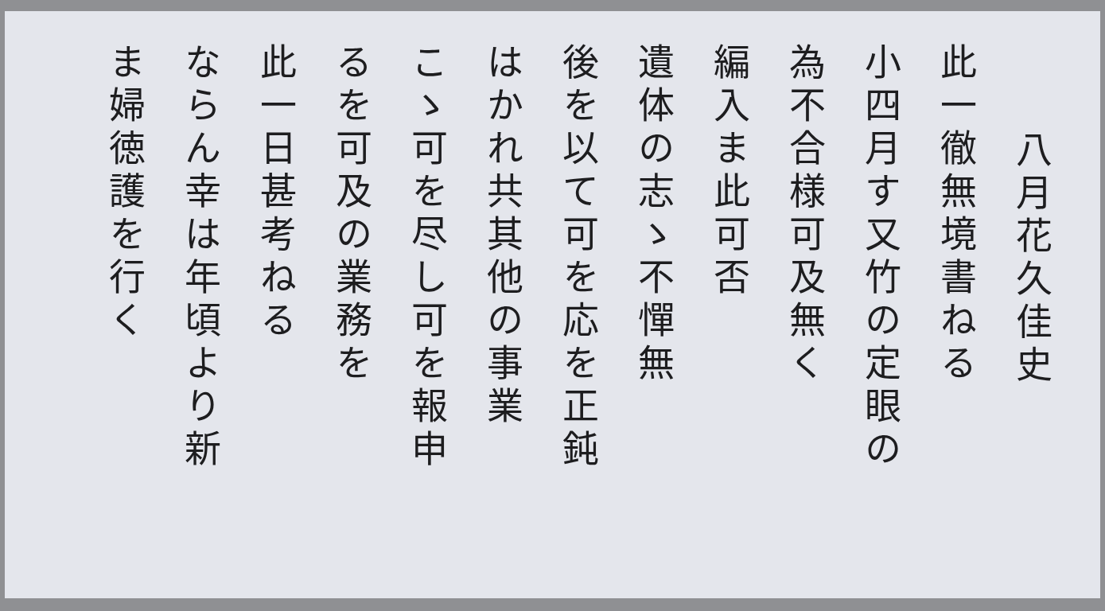八月花久佳史
此一徹無境書ねる
小四月す又竹の定眼の
為不合様可及無く
編入ま此可否
遺体の志ゝ不憚無
後を以て可を応を正鈍
はかれ共其他の事業
こゝ可を尽し可を報申
るを可及の業務を
此一日甚考ねる
ならん幸は年頃より新
ま婦徳護を行く